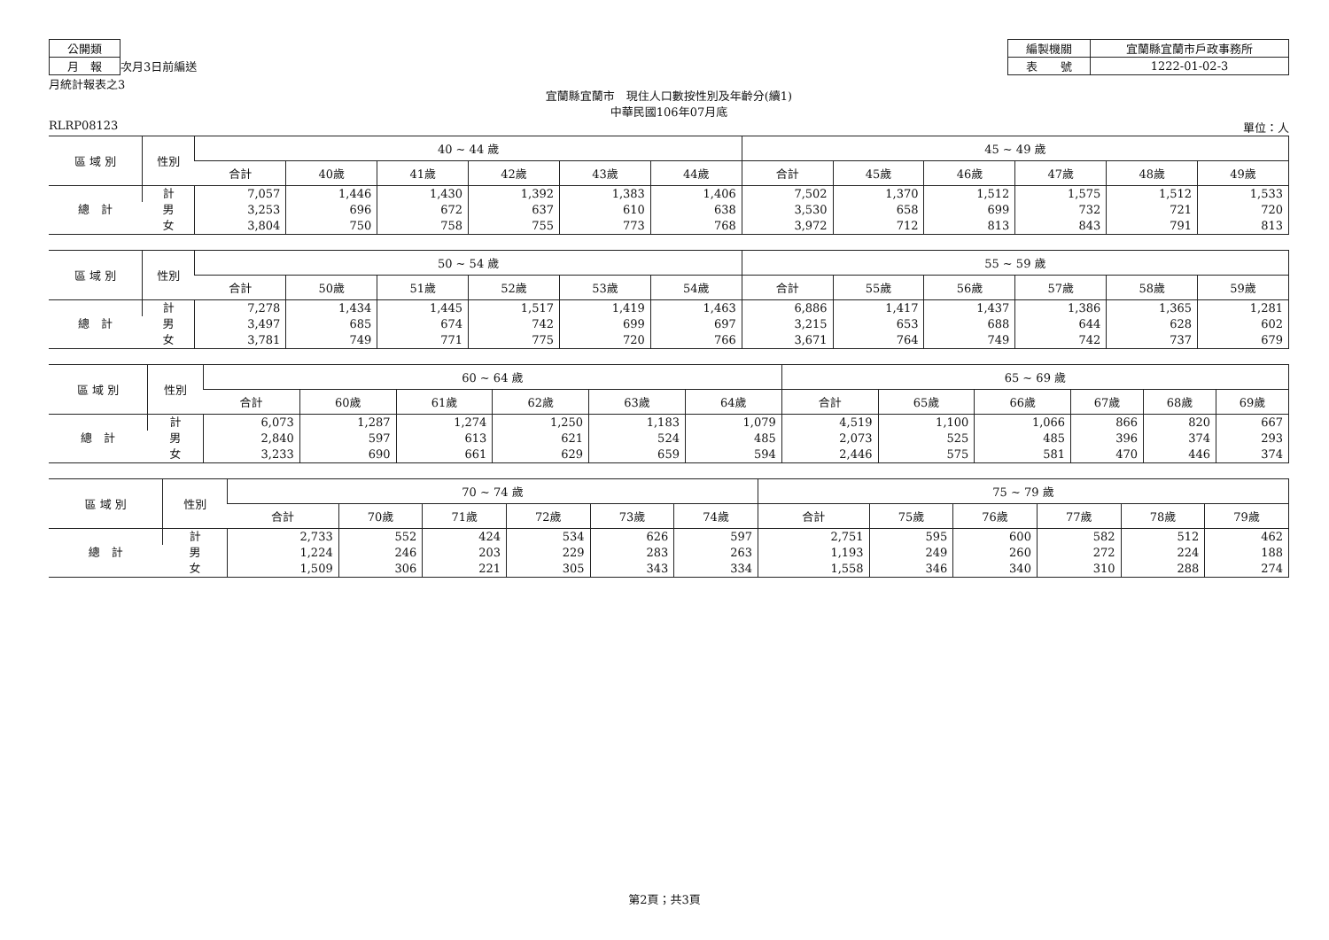| 公開類 | |
| 月 報 | 次月3日前編送 |
| 編製機關 | 宜蘭縣宜蘭市戶政事務所 |
| 表 號 | 1222-01-02-3 |
月統計報表之3
宜蘭縣宜蘭市　現住人口數按性別及年齡分(續1)
中華民國106年07月底
RLRP08123 單位：人
| 區 域 別 | 性別 | 40 ~ 44 歲 | | | | | | 45 ~ 49 歲 | | | | | |
| --- | --- | --- | --- | --- | --- | --- | --- | --- | --- | --- | --- | --- | --- |
| | | 合計 | 40歲 | 41歲 | 42歲 | 43歲 | 44歲 | 合計 | 45歲 | 46歲 | 47歲 | 48歲 | 49歲 |
| 總 計 | 計 | 7,057 | 1,446 | 1,430 | 1,392 | 1,383 | 1,406 | 7,502 | 1,370 | 1,512 | 1,575 | 1,512 | 1,533 |
| | 男 | 3,253 | 696 | 672 | 637 | 610 | 638 | 3,530 | 658 | 699 | 732 | 721 | 720 |
| | 女 | 3,804 | 750 | 758 | 755 | 773 | 768 | 3,972 | 712 | 813 | 843 | 791 | 813 |
| 區 域 別 | 性別 | 50 ~ 54 歲 | | | | | | 55 ~ 59 歲 | | | | | |
| --- | --- | --- | --- | --- | --- | --- | --- | --- | --- | --- | --- | --- | --- |
| | | 合計 | 50歲 | 51歲 | 52歲 | 53歲 | 54歲 | 合計 | 55歲 | 56歲 | 57歲 | 58歲 | 59歲 |
| 總 計 | 計 | 7,278 | 1,434 | 1,445 | 1,517 | 1,419 | 1,463 | 6,886 | 1,417 | 1,437 | 1,386 | 1,365 | 1,281 |
| | 男 | 3,497 | 685 | 674 | 742 | 699 | 697 | 3,215 | 653 | 688 | 644 | 628 | 602 |
| | 女 | 3,781 | 749 | 771 | 775 | 720 | 766 | 3,671 | 764 | 749 | 742 | 737 | 679 |
| 區 域 別 | 性別 | 60 ~ 64 歲 | | | | | | 65 ~ 69 歲 | | | | | |
| --- | --- | --- | --- | --- | --- | --- | --- | --- | --- | --- | --- | --- | --- |
| | | 合計 | 60歲 | 61歲 | 62歲 | 63歲 | 64歲 | 合計 | 65歲 | 66歲 | 67歲 | 68歲 | 69歲 |
| 總 計 | 計 | 6,073 | 1,287 | 1,274 | 1,250 | 1,183 | 1,079 | 4,519 | 1,100 | 1,066 | 866 | 820 | 667 |
| | 男 | 2,840 | 597 | 613 | 621 | 524 | 485 | 2,073 | 525 | 485 | 396 | 374 | 293 |
| | 女 | 3,233 | 690 | 661 | 629 | 659 | 594 | 2,446 | 575 | 581 | 470 | 446 | 374 |
| 區 域 別 | 性別 | 70 ~ 74 歲 | | | | | | 75 ~ 79 歲 | | | | | |
| --- | --- | --- | --- | --- | --- | --- | --- | --- | --- | --- | --- | --- | --- |
| | | 合計 | 70歲 | 71歲 | 72歲 | 73歲 | 74歲 | 合計 | 75歲 | 76歲 | 77歲 | 78歲 | 79歲 |
| 總 計 | 計 | 2,733 | 552 | 424 | 534 | 626 | 597 | 2,751 | 595 | 600 | 582 | 512 | 462 |
| | 男 | 1,224 | 246 | 203 | 229 | 283 | 263 | 1,193 | 249 | 260 | 272 | 224 | 188 |
| | 女 | 1,509 | 306 | 221 | 305 | 343 | 334 | 1,558 | 346 | 340 | 310 | 288 | 274 |
第2頁；共3頁